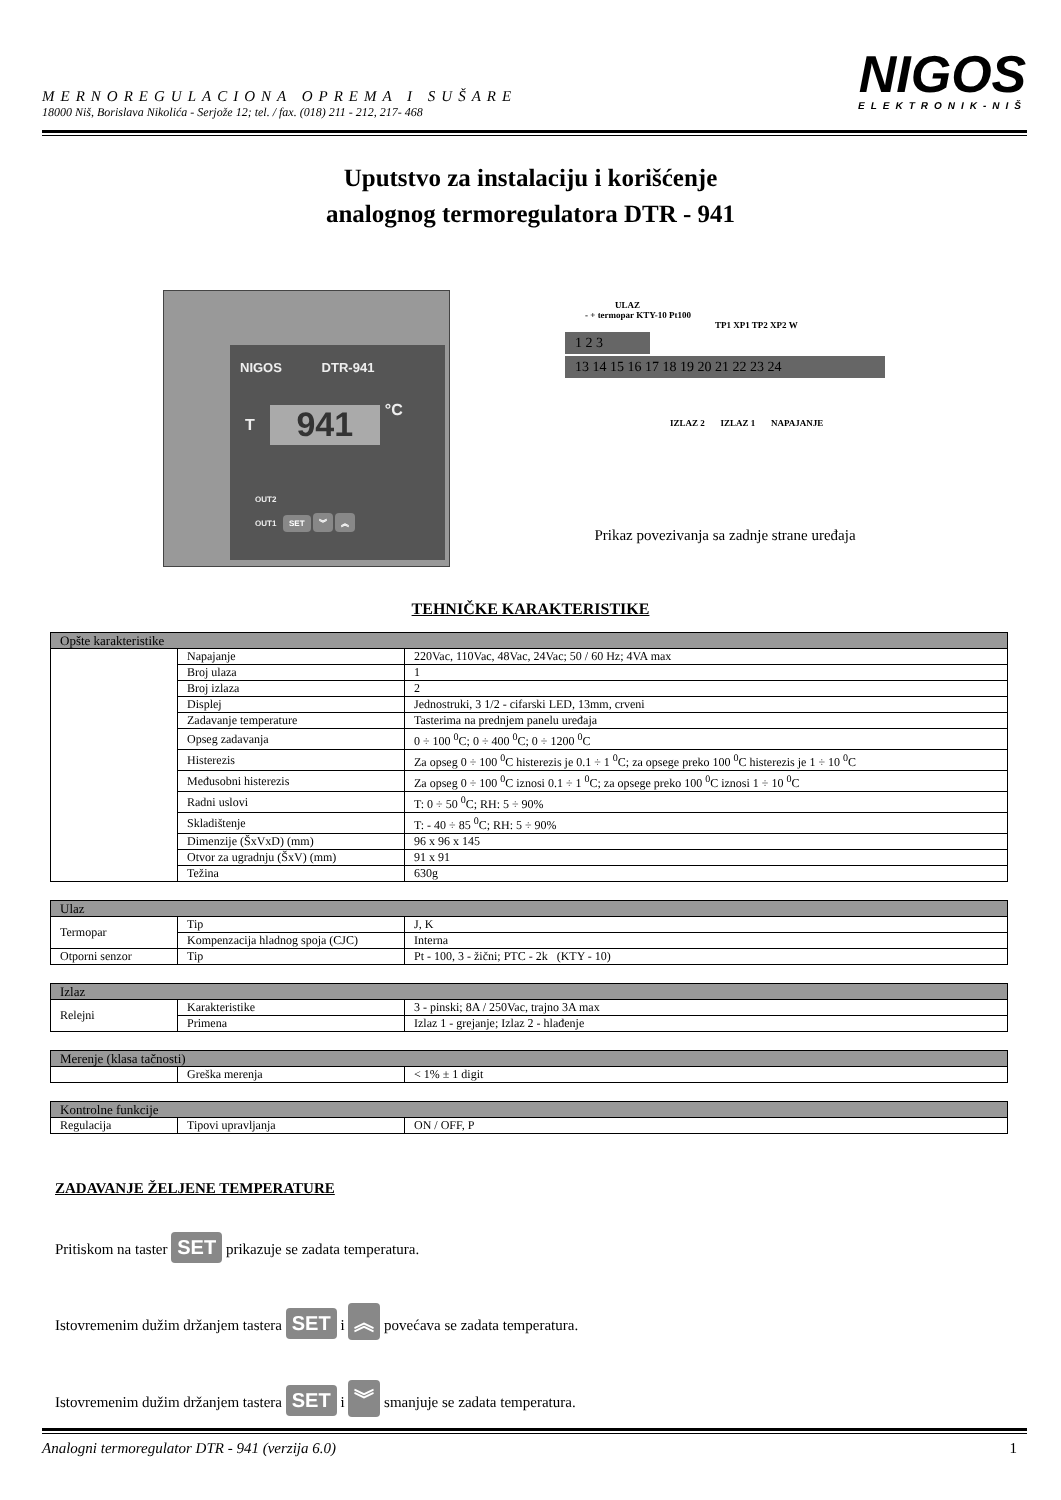MERNOREGULACIONA OPREMA I SUŠARE
18000 Niš, Borislava Nikolića - Serjože 12; tel. / fax. (018) 211 - 212, 217- 468
NIGOS
ELEKTRONIK-NIŠ
Uputstvo za instalaciju i korišćenje
analognog termoregulatora DTR - 941
NIGOS DTR-941
T
941
°C
OUT2
OUT1 SET ︾ ︽
ULAZ
- + termopar KTY-10 Pt100
TP1 XP1 TP2 XP2 W
1 2 3
13 14 15 16 17 18 19 20 21 22 23 24
IZLAZ 2 IZLAZ 1 NAPAJANJE
Prikaz povezivanja sa zadnje strane uređaja
TEHNIČKE KARAKTERISTIKE
| Opšte karakteristike | | |
| --- | --- | --- |
| | Napajanje | 220Vac, 110Vac, 48Vac, 24Vac; 50 / 60 Hz; 4VA max |
| | Broj ulaza | 1 |
| | Broj izlaza | 2 |
| | Displej | Jednostruki, 3 1/2 - cifarski LED, 13mm, crveni |
| | Zadavanje temperature | Tasterima na prednjem panelu uređaja |
| | Opseg zadavanja | 0 ÷ 100 <sup>0</sup>C; 0 ÷ 400 <sup>0</sup>C; 0 ÷ 1200 <sup>0</sup>C |
| | Histerezis | Za opseg 0 ÷ 100 <sup>0</sup>C histerezis je 0.1 ÷ 1 <sup>0</sup>C; za opsege preko 100 <sup>0</sup>C histerezis je 1 ÷ 10 <sup>0</sup>C |
| | Međusobni histerezis | Za opseg 0 ÷ 100 <sup>0</sup>C iznosi 0.1 ÷ 1 <sup>0</sup>C; za opsege preko 100 <sup>0</sup>C iznosi 1 ÷ 10 <sup>0</sup>C |
| | Radni uslovi | T: 0 ÷ 50 <sup>0</sup>C; RH: 5 ÷ 90% |
| | Skladištenje | T: - 40 ÷ 85 <sup>0</sup>C; RH: 5 ÷ 90% |
| | Dimenzije (ŠxVxD) (mm) | 96 x 96 x 145 |
| | Otvor za ugradnju (ŠxV) (mm) | 91 x 91 |
| | Težina | 630g |
| Ulaz | | |
| --- | --- | --- |
| Termopar | Tip | J, K |
| | Kompenzacija hladnog spoja (CJC) | Interna |
| Otporni senzor | Tip | Pt - 100, 3 - žični; PTC - 2k (KTY - 10) |
| Izlaz | | |
| --- | --- | --- |
| Relejni | Karakteristike | 3 - pinski; 8A / 250Vac, trajno 3A max |
| | Primena | Izlaz 1 - grejanje; Izlaz 2 - hlađenje |
| Merenje (klasa tačnosti) | | |
| --- | --- | --- |
| | Greška merenja | < 1% ± 1 digit |
| Kontrolne funkcije | | |
| --- | --- | --- |
| Regulacija | Tipovi upravljanja | ON / OFF, P |
ZADAVANJE ŽELJENE TEMPERATURE
Pritiskom na taster SET prikazuje se zadata temperatura.
Istovremenim dužim držanjem tastera SET i ︽ povećava se zadata temperatura.
Istovremenim dužim držanjem tastera SET i ︾ smanjuje se zadata temperatura.
Analogni termoregulator DTR - 941 (verzija 6.0) 1